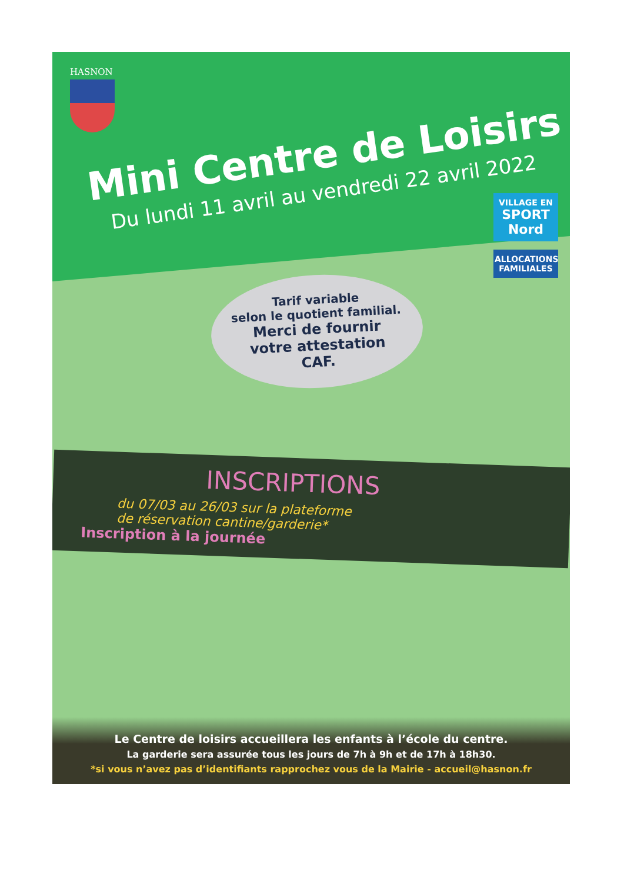HASNON
Mini Centre de Loisirs
Du lundi 11 avril au vendredi 22 avril 2022
Tarif variable
selon le quotient familial.
Merci de fournir
votre attestation
CAF.
INSCRIPTIONS
du 07/03 au 26/03 sur la plateforme
de réservation cantine/garderie*
Inscription à la journée
VILLAGE EN
SPORT
Nord
ALLOCATIONS FAMILIALES
Le Centre de loisirs accueillera les enfants à l’école du centre.
La garderie sera assurée tous les jours de 7h à 9h et de 17h à 18h30.
*si vous n’avez pas d’identifiants rapprochez vous de la Mairie - accueil@hasnon.fr